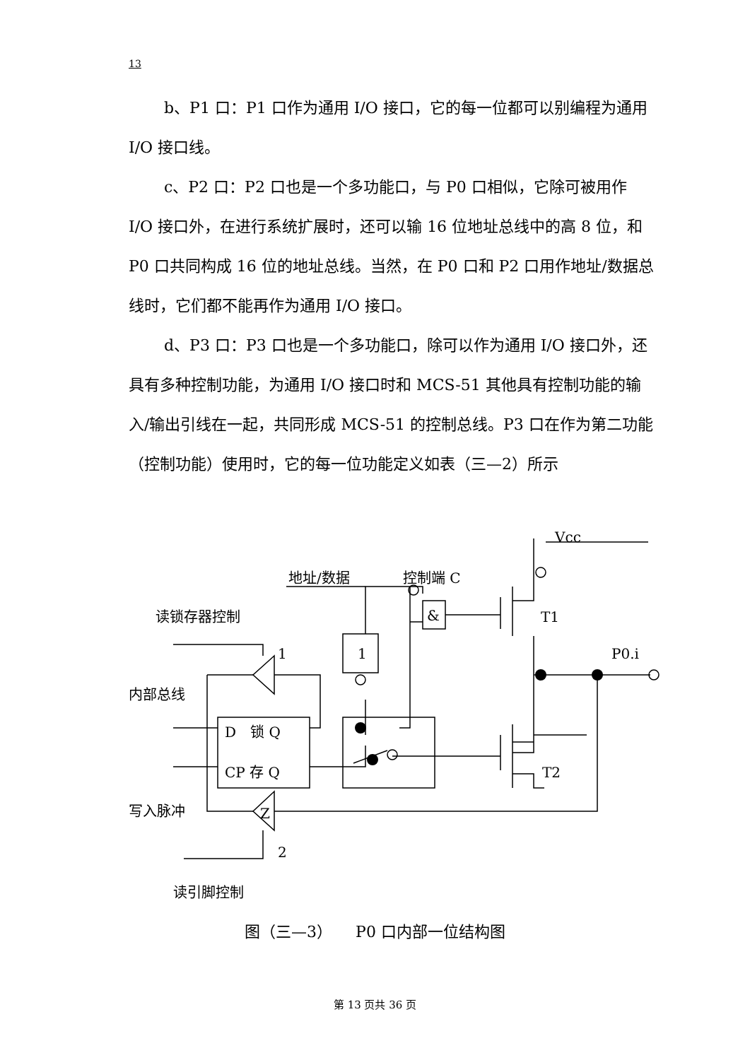13
b、P1 口：P1 口作为通用 I/O 接口，它的每一位都可以别编程为通用 I/O 接口线。
c、P2 口：P2 口也是一个多功能口，与 P0 口相似，它除可被用作 I/O 接口外，在进行系统扩展时，还可以输 16 位地址总线中的高 8 位，和 P0 口共同构成 16 位的地址总线。当然，在 P0 口和 P2 口用作地址/数据总线时，它们都不能再作为通用 I/O 接口。
d、P3 口：P3 口也是一个多功能口，除可以作为通用 I/O 接口外，还具有多种控制功能，为通用 I/O 接口时和 MCS-51 其他具有控制功能的输入/输出引线在一起，共同形成 MCS-51 的控制总线。P3 口在作为第二功能（控制功能）使用时，它的每一位功能定义如表（三—2）所示
Vcc
地址/数据
控制端 C
读锁存器控制
T1
1
1
P0.i
内部总线
D　锁 Q
CP 存 Q
T2
写入脉冲
Z
2
读引脚控制
&
图（三—3）　　P0 口内部一位结构图
第 13 页共 36 页